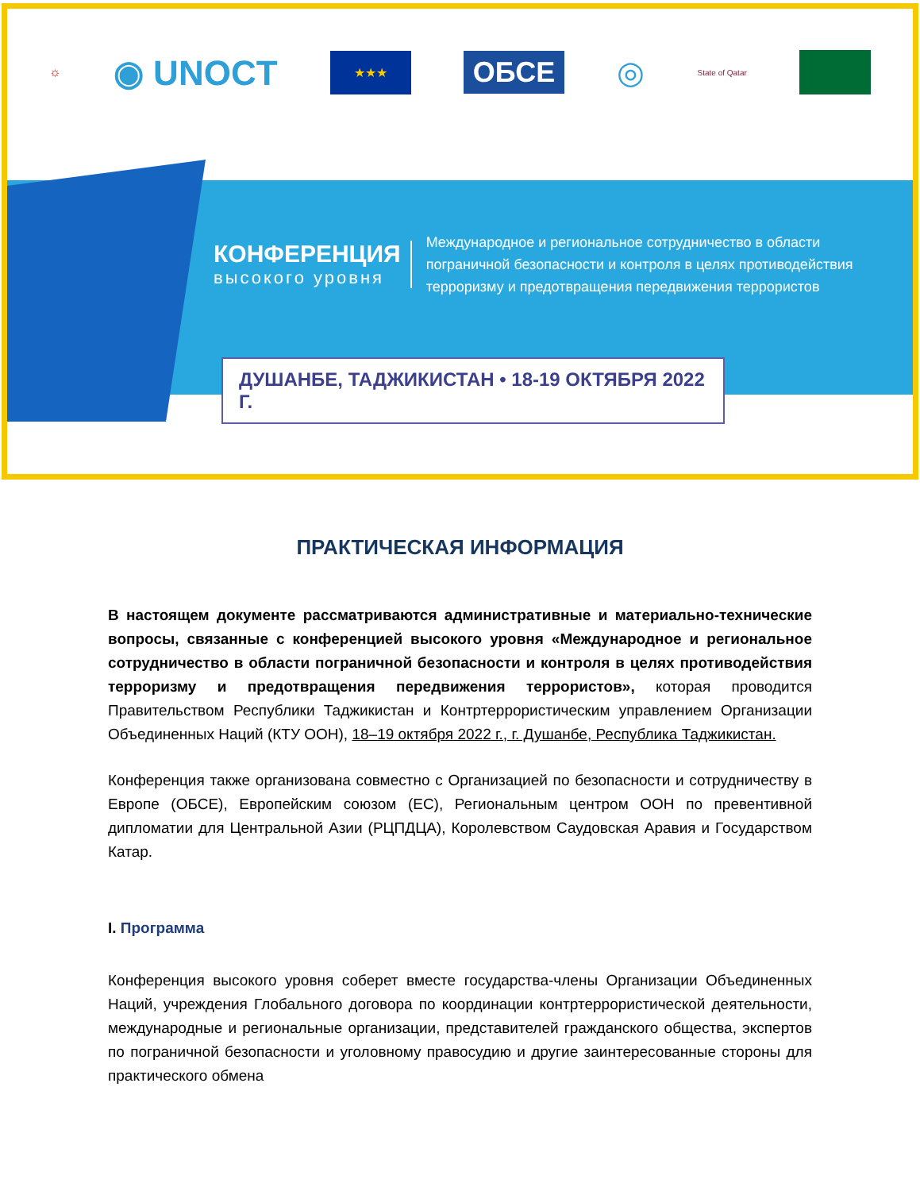☼ ◉ UNOCT ★★★ ОБСЕ ◎ State of Qatar
КОНФЕРЕНЦИЯ
высокого уровня
Международное и региональное сотрудничество в области
пограничной безопасности и контроля в целях противодействия
терроризму и предотвращения передвижения террористов
ДУШАНБЕ, ТАДЖИКИСТАН • 18-19 ОКТЯБРЯ 2022 Г.
ПРАКТИЧЕСКАЯ ИНФОРМАЦИЯ
В настоящем документе рассматриваются административные и материально-технические вопросы, связанные с конференцией высокого уровня «Международное и региональное сотрудничество в области пограничной безопасности и контроля в целях противодействия терроризму и предотвращения передвижения террористов», которая проводится Правительством Республики Таджикистан и Контртеррористическим управлением Организации Объединенных Наций (КТУ ООН), 18–19 октября 2022 г., г. Душанбе, Республика Таджикистан.
Конференция также организована совместно с Организацией по безопасности и сотрудничеству в Европе (ОБСЕ), Европейским союзом (ЕС), Региональным центром ООН по превентивной дипломатии для Центральной Азии (РЦПДЦА), Королевством Саудовская Аравия и Государством Катар.
I. Программа
Конференция высокого уровня соберет вместе государства-члены Организации Объединенных Наций, учреждения Глобального договора по координации контртеррористической деятельности, международные и региональные организации, представителей гражданского общества, экспертов по пограничной безопасности и уголовному правосудию и другие заинтересованные стороны для практического обмена